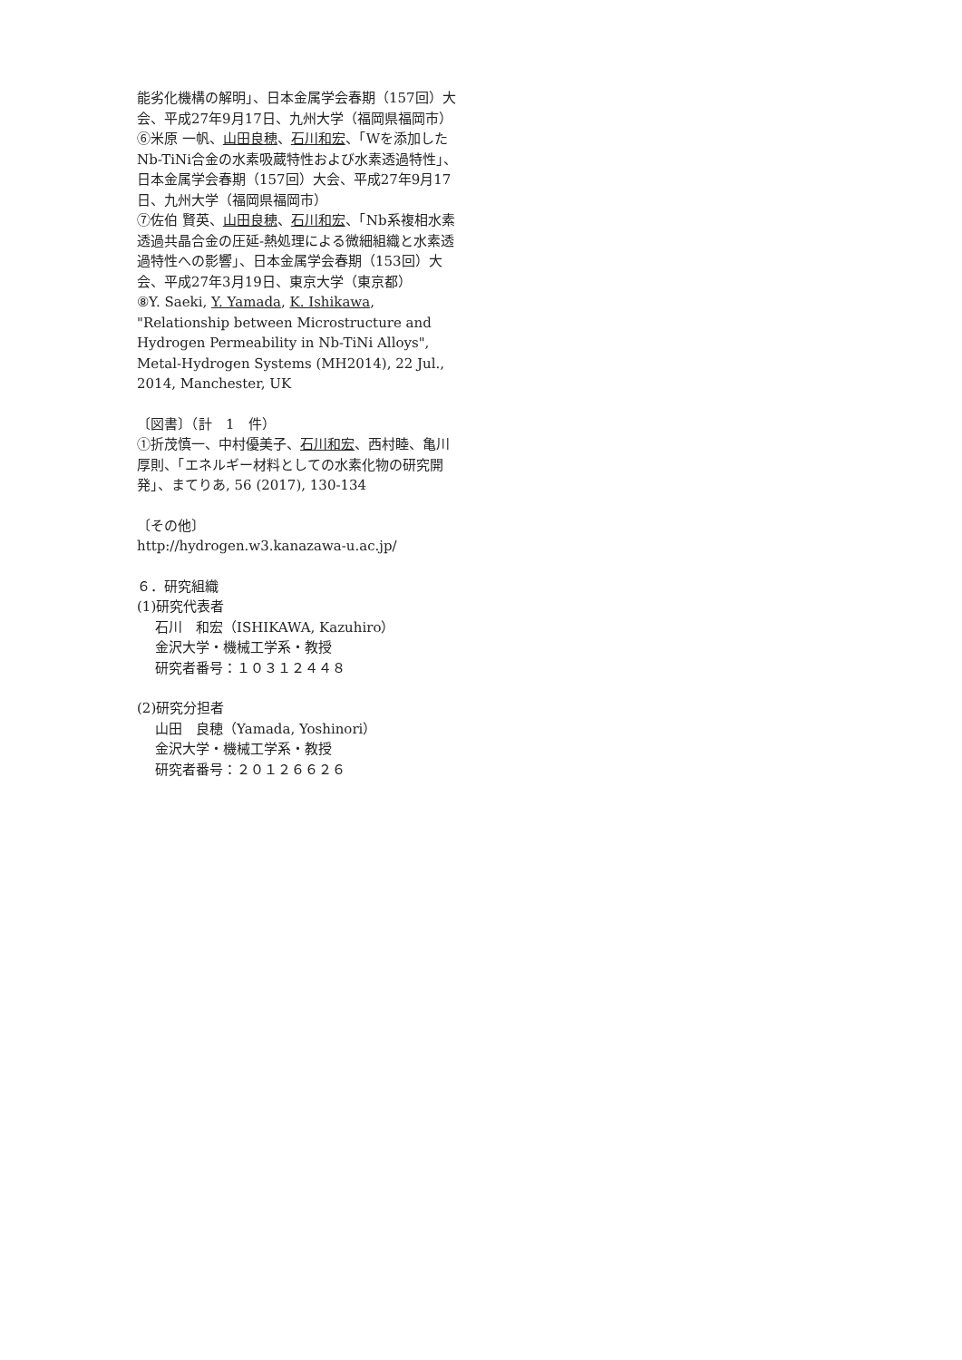能劣化機構の解明」、日本金属学会春期（157回）大会、平成27年9月17日、九州大学（福岡県福岡市）
⑥米原 一帆、山田良穂、石川和宏、「Wを添加したNb-TiNi合金の水素吸蔵特性および水素透過特性」、日本金属学会春期（157回）大会、平成27年9月17日、九州大学（福岡県福岡市）
⑦佐伯 賢英、山田良穂、石川和宏、「Nb系複相水素透過共晶合金の圧延-熱処理による微細組織と水素透過特性への影響」、日本金属学会春期（153回）大会、平成27年3月19日、東京大学（東京都）
⑧Y. Saeki, Y. Yamada, K. Ishikawa, "Relationship between Microstructure and Hydrogen Permeability in Nb-TiNi Alloys", Metal-Hydrogen Systems (MH2014), 22 Jul., 2014, Manchester, UK
〔図書〕（計　1　件）
①折茂慎一、中村優美子、石川和宏、西村睦、亀川厚則、「エネルギー材料としての水素化物の研究開発」、まてりあ, 56 (2017), 130-134
〔その他〕
http://hydrogen.w3.kanazawa-u.ac.jp/
６．研究組織
(1)研究代表者
石川　和宏（ISHIKAWA, Kazuhiro）
金沢大学・機械工学系・教授
研究者番号：１０３１２４４８
(2)研究分担者
山田　良穂（Yamada, Yoshinori）
金沢大学・機械工学系・教授
研究者番号：２０１２６６２６